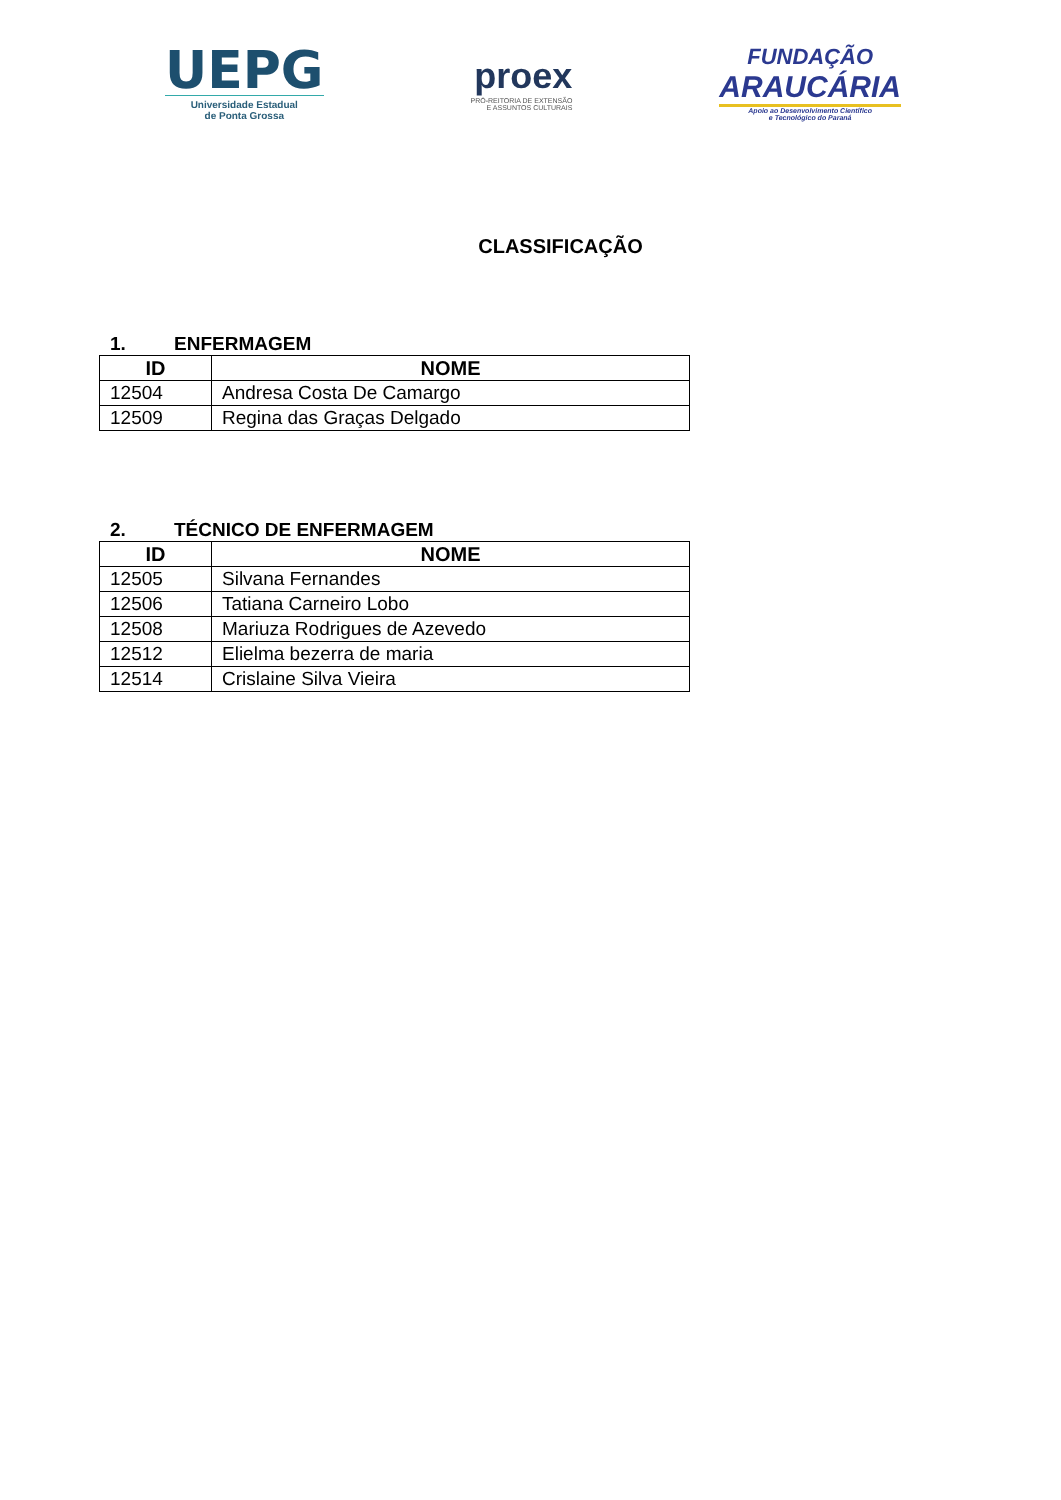UEPG
Universidade Estadual
de Ponta Grossa
proex
PRÓ-REITORIA DE EXTENSÃO
E ASSUNTOS CULTURAIS
FUNDAÇÃO
ARAUCÁRIA
Apoio ao Desenvolvimento Científico
e Tecnológico do Paraná
CLASSIFICAÇÃO
1. ENFERMAGEM
| ID | NOME |
| --- | --- |
| 12504 | Andresa Costa De Camargo |
| 12509 | Regina das Graças Delgado |
2. TÉCNICO DE ENFERMAGEM
| ID | NOME |
| --- | --- |
| 12505 | Silvana Fernandes |
| 12506 | Tatiana Carneiro Lobo |
| 12508 | Mariuza Rodrigues de Azevedo |
| 12512 | Elielma bezerra de maria |
| 12514 | Crislaine Silva Vieira |